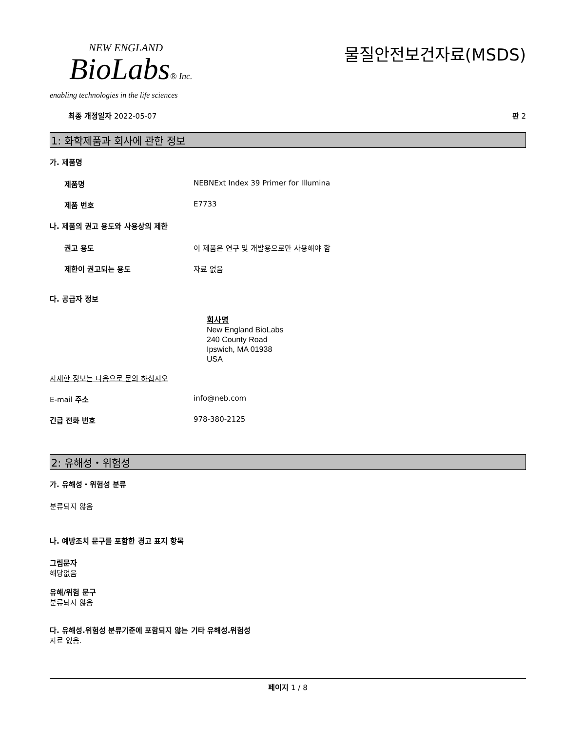NEW ENGLAND
BioLabs® Inc.
enabling technologies in the life sciences
물질안전보건자료(MSDS)
최종 개정일자 2022-05-07 판 2
1: 화학제품과 회사에 관한 정보
가. 제품명
제품명 NEBNExt Index 39 Primer for Illumina
제품 번호 E7733
나. 제품의 권고 용도와 사용상의 제한
권고 용도 이 제품은 연구 및 개발용으로만 사용해야 함
제한이 권고되는 용도 자료 없음
다. 공급자 정보
회사명
New England BioLabs
240 County Road
Ipswich, MA 01938
USA
자세한 정보는 다음으로 문의 하십시오
E-mail 주소 info@neb.com
긴급 전화 번호 978-380-2125
2: 유해성・위험성
가. 유해성・위험성 분류
분류되지 않음
나. 예방조치 문구를 포함한 경고 표지 항목
그림문자
해당없음
유해/위험 문구
분류되지 않음
다. 유해성.위험성 분류기준에 포함되지 않는 기타 유해성.위험성
자료 없음.
페이지 1 / 8